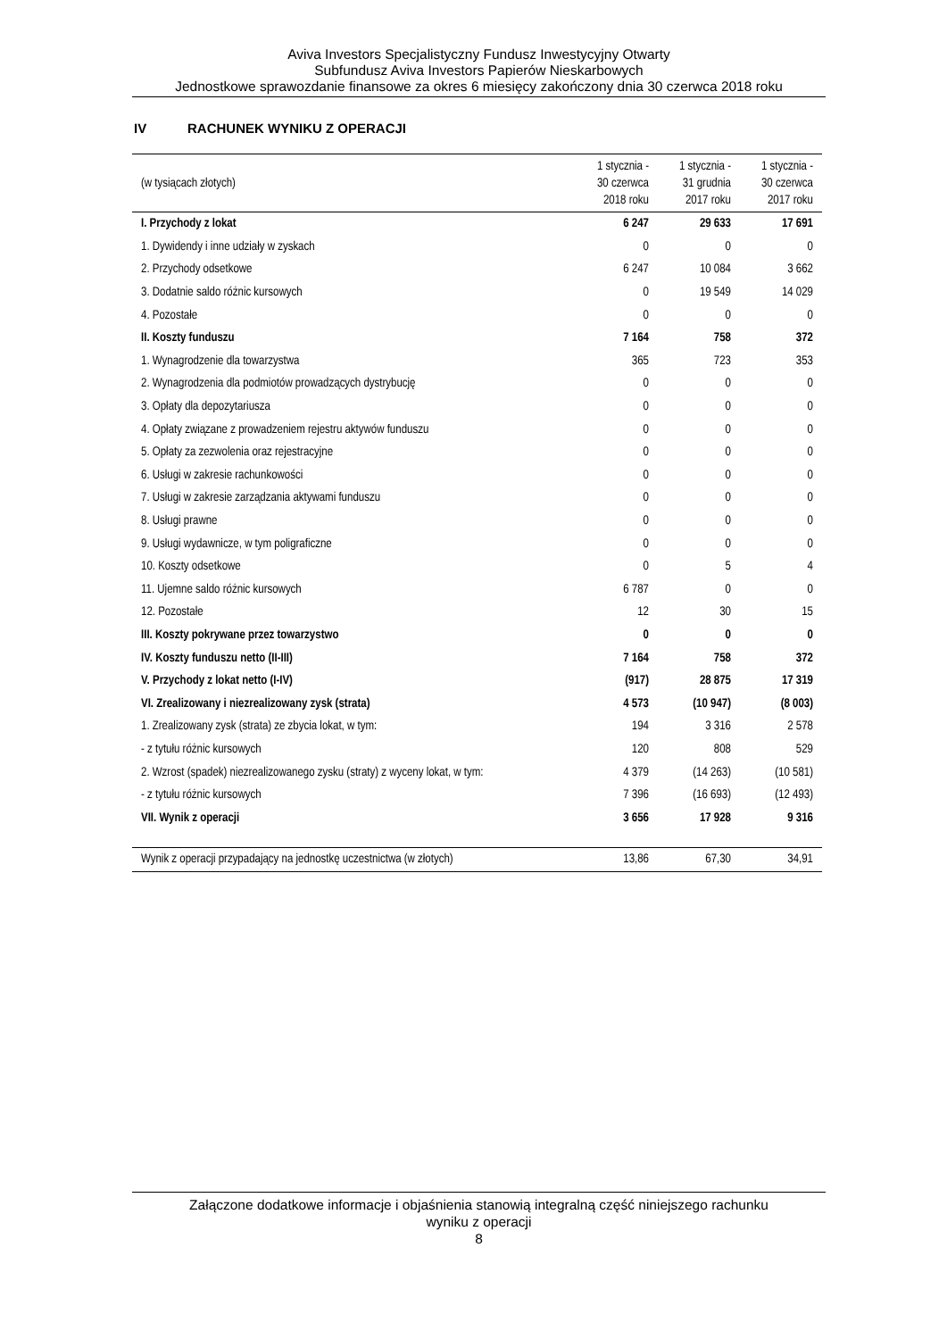Aviva Investors Specjalistyczny Fundusz Inwestycyjny Otwarty
Subfundusz Aviva Investors Papierów Nieskarbowych
Jednostkowe sprawozdanie finansowe za okres 6 miesięcy zakończony dnia 30 czerwca 2018 roku
IV RACHUNEK WYNIKU Z OPERACJI
| (w tysiącach złotych) | 1 stycznia - 30 czerwca 2018 roku | 1 stycznia - 31 grudnia 2017 roku | 1 stycznia - 30 czerwca 2017 roku |
| --- | --- | --- | --- |
| I. Przychody z lokat | 6 247 | 29 633 | 17 691 |
| 1. Dywidendy i inne udziały w zyskach | 0 | 0 | 0 |
| 2. Przychody odsetkowe | 6 247 | 10 084 | 3 662 |
| 3. Dodatnie saldo różnic kursowych | 0 | 19 549 | 14 029 |
| 4. Pozostałe | 0 | 0 | 0 |
| II. Koszty funduszu | 7 164 | 758 | 372 |
| 1. Wynagrodzenie dla towarzystwa | 365 | 723 | 353 |
| 2. Wynagrodzenia dla podmiotów prowadzących dystrybucję | 0 | 0 | 0 |
| 3. Opłaty dla depozytariusza | 0 | 0 | 0 |
| 4. Opłaty związane z prowadzeniem rejestru aktywów funduszu | 0 | 0 | 0 |
| 5. Opłaty za zezwolenia oraz rejestracyjne | 0 | 0 | 0 |
| 6. Usługi w zakresie rachunkowości | 0 | 0 | 0 |
| 7. Usługi w zakresie zarządzania aktywami funduszu | 0 | 0 | 0 |
| 8. Usługi prawne | 0 | 0 | 0 |
| 9. Usługi wydawnicze, w tym poligraficzne | 0 | 0 | 0 |
| 10. Koszty odsetkowe | 0 | 5 | 4 |
| 11. Ujemne saldo różnic kursowych | 6 787 | 0 | 0 |
| 12. Pozostałe | 12 | 30 | 15 |
| III. Koszty pokrywane przez towarzystwo | 0 | 0 | 0 |
| IV. Koszty funduszu netto (II-III) | 7 164 | 758 | 372 |
| V. Przychody z lokat netto (I-IV) | (917) | 28 875 | 17 319 |
| VI. Zrealizowany i niezrealizowany zysk (strata) | 4 573 | (10 947) | (8 003) |
| 1. Zrealizowany zysk (strata) ze zbycia lokat, w tym: | 194 | 3 316 | 2 578 |
| - z tytułu różnic kursowych | 120 | 808 | 529 |
| 2. Wzrost (spadek) niezrealizowanego zysku (straty) z wyceny lokat, w tym: | 4 379 | (14 263) | (10 581) |
| - z tytułu różnic kursowych | 7 396 | (16 693) | (12 493) |
| VII. Wynik z operacji | 3 656 | 17 928 | 9 316 |
| Wynik z operacji przypadający na jednostkę uczestnictwa (w złotych) | 13,86 | 67,30 | 34,91 |
Załączone dodatkowe informacje i objaśnienia stanowią integralną część niniejszego rachunku
wyniku z operacji
8